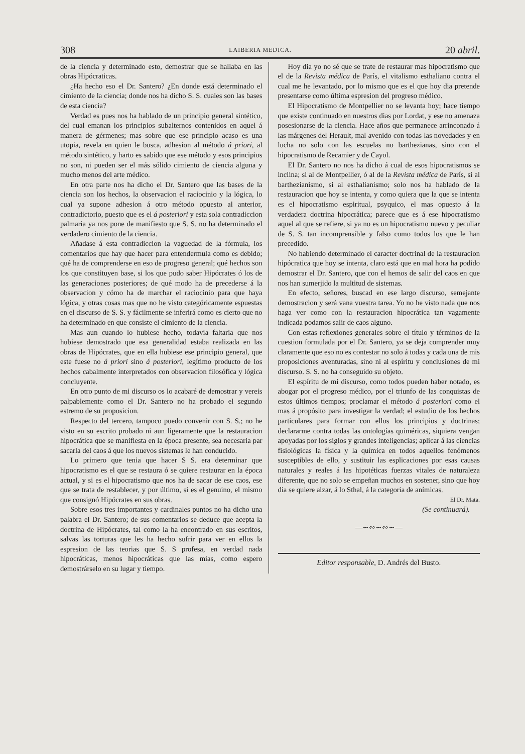308 LAIBERIA MEDICA. 20 abril.
de la ciencia y determinado esto, demostrar que se hallaba en las obras Hipócraticas.
¿Ha hecho eso el Dr. Santero? ¿En donde está determinado el cimiento de la ciencia; donde nos ha dicho S. S. cuales son las bases de esta ciencia?
Verdad es pues nos ha hablado de un principio general sintético, del cual emanan los principios subalternos contenidos en aquel á manera de gérmenes; mas sobre que ese principio acaso es una utopia, revela en quien le busca, adhesion al método á priori, al método sintético, y harto es sabido que ese método y esos principios no son, ni pueden ser el más sólido cimiento de ciencia alguna y mucho menos del arte médico.
En otra parte nos ha dicho el Dr. Santero que las bases de la ciencia son los hechos, la observacion el raciocinio y la lógica, lo cual ya supone adhesion á otro método opuesto al anterior, contradictorio, puesto que es el á posteriori y esta sola contradiccion palmaria ya nos pone de manifiesto que S. S. no ha determinado el verdadero cimiento de la ciencia.
Añadase á esta contradiccion la vaguedad de la fórmula, los comentarios que hay que hacer para entendermula como es debido; qué ha de comprenderse en eso de progreso general; qué hechos son los que constituyen base, si los que pudo saber Hipócrates ó los de las generaciones posteriores; de qué modo ha de precederse á la observacion y cómo ha de marchar el raciocinio para que haya lógica, y otras cosas mas que no he visto categóricamente espuestas en el discurso de S. S. y fácilmente se inferirá como es cierto que no ha determinado en que consiste el cimiento de la ciencia.
Mas aun cuando lo hubiese hecho, todavia faltaria que nos hubiese demostrado que esa generalidad estaba realizada en las obras de Hipócrates, que en ella hubiese ese principio general, que este fuese no á priori sino á posteriori, legítimo producto de los hechos cabalmente interpretados con observacion filosófica y lógica concluyente.
En otro punto de mi discurso os lo acabaré de demostrar y vereis palpablemente como el Dr. Santero no ha probado el segundo estremo de su proposicion.
Respecto del tercero, tampoco puedo convenir con S. S.; no he visto en su escrito probado ni aun ligeramente que la restauracion hipocrática que se manifiesta en la época presente, sea necesaria par sacarla del caos á que los nuevos sistemas le han conducido.
Lo primero que tenia que hacer S S. era determinar que hipocratismo es el que se restaura ó se quiere restaurar en la época actual, y si es el hipocratismo que nos ha de sacar de ese caos, ese que se trata de restablecer, y por último, si es el genuino, el mismo que consignó Hipócrates en sus obras.
Sobre esos tres importantes y cardinales puntos no ha dicho una palabra el Dr. Santero; de sus comentarios se deduce que acepta la doctrina de Hipócrates, tal como la ha encontrado en sus escritos, salvas las torturas que les ha hecho sufrir para ver en ellos la espresion de las teorias que S. S profesa, en verdad nada hipocráticas, menos hipocráticas que las mias, como espero demostrárselo en su lugar y tiempo.
Hoy dia yo no sé que se trate de restaurar mas hipocratismo que el de la Revista médica de París, el vitalismo esthaliano contra el cual me he levantado, por lo mismo que es el que hoy dia pretende presentarse como última espresion del progreso médico.
El Hipocratismo de Montpellier no se levanta hoy; hace tiempo que existe continuado en nuestros dias por Lordat, y ese no amenaza posesionarse de la ciencia. Hace años que permanece arrinconado á las márgenes del Herault, mal avenido con todas las novedades y en lucha no solo con las escuelas no barthezianas, sino con el hipocratismo de Recamier y de Cayol.
El Dr. Santero no nos ha dicho á cual de esos hipocratismos se inclina; si al de Montpellier, ó al de la Revista médica de París, si al barthezianismo, si al esthalianismo; solo nos ha hablado de la restauracion que hoy se intenta, y como quiera que la que se intenta es el hipocratismo espiritual, psyquico, el mas opuesto á la verdadera doctrina hipocrática; parece que es á ese hipocratismo aquel al que se refiere, si ya no es un hipocratismo nuevo y peculiar de S. S. tan incomprensible y falso como todos los que le han precedido.
No habiendo determinado el caracter doctrinal de la restauracion hipócratica que hoy se intenta, claro está que en mal hora ha podido demostrar el Dr. Santero, que con el hemos de salir del caos en que nos han sumerjido la multitud de sistemas.
En efecto, señores, buscad en ese largo discurso, semejante demostracion y será vana vuestra tarea. Yo no he visto nada que nos haga ver como con la restauracion hipocrática tan vagamente indicada podamos salir de caos alguno.
Con estas reflexiones generales sobre el título y términos de la cuestion formulada por el Dr. Santero, ya se deja comprender muy claramente que eso no es contestar no solo á todas y cada una de mis proposiciones aventuradas, sino ni al espíritu y conclusiones de mi discurso. S. S. no ha conseguido su objeto.
El espíritu de mi discurso, como todos pueden haber notado, es abogar por el progreso médico, por el triunfo de las conquistas de estos últimos tiempos; proclamar el método á posteriori como el mas á propósito para investigar la verdad; el estudio de los hechos particulares para formar con ellos los principios y doctrinas; declararme contra todas las ontologías quiméricas, siquiera vengan apoyadas por los siglos y grandes inteligencias; aplicar á las ciencias fisiológicas la física y la química en todos aquellos fenómenos susceptibles de ello, y sustituir las esplicaciones por esas causas naturales y reales á las hipotéticas fuerzas vitales de naturaleza diferente, que no solo se empeñan muchos en sostener, sino que hoy dia se quiere alzar, á lo Sthal, á la categoria de anímicas.
El Dr. Mata.
(Se continuará).
—∽∾∽∾∽—
Editor responsable, D. Andrés del Busto.